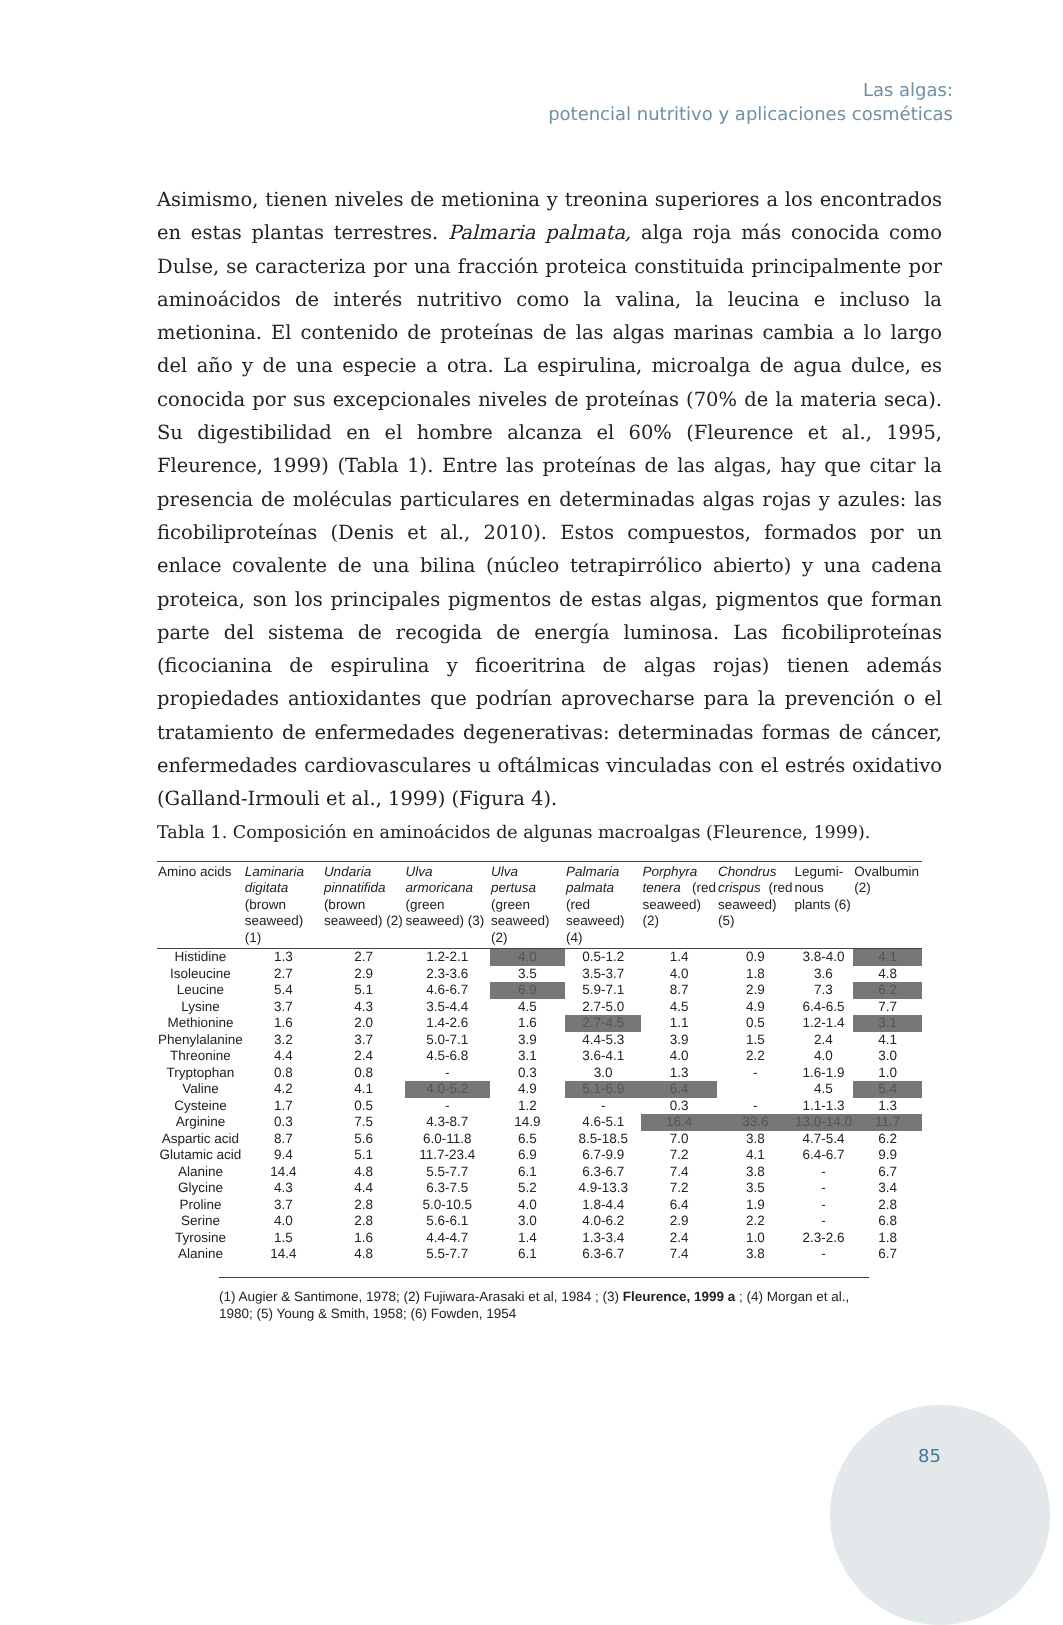Las algas:
potencial nutritivo y aplicaciones cosméticas
Asimismo, tienen niveles de metionina y treonina superiores a los encontrados en estas plantas terrestres. Palmaria palmata, alga roja más conocida como Dulse, se caracteriza por una fracción proteica constituida principalmente por aminoácidos de interés nutritivo como la valina, la leucina e incluso la metionina. El contenido de proteínas de las algas marinas cambia a lo largo del año y de una especie a otra. La espirulina, microalga de agua dulce, es conocida por sus excepcionales niveles de proteínas (70% de la materia seca). Su digestibilidad en el hombre alcanza el 60% (Fleurence et al., 1995, Fleurence, 1999) (Tabla 1). Entre las proteínas de las algas, hay que citar la presencia de moléculas particulares en determinadas algas rojas y azules: las ficobiliproteínas (Denis et al., 2010). Estos compuestos, formados por un enlace covalente de una bilina (núcleo tetrapirrólico abierto) y una cadena proteica, son los principales pigmentos de estas algas, pigmentos que forman parte del sistema de recogida de energía luminosa. Las ficobiliproteínas (ficocianina de espirulina y ficoeritrina de algas rojas) tienen además propiedades antioxidantes que podrían aprovecharse para la prevención o el tratamiento de enfermedades degenerativas: determinadas formas de cáncer, enfermedades cardiovasculares u oftálmicas vinculadas con el estrés oxidativo (Galland-Irmouli et al., 1999) (Figura 4).
Tabla 1. Composición en aminoácidos de algunas macroalgas (Fleurence, 1999).
| Amino acids | Laminaria digitata (brown seaweed) (1) | Undaria pinnatifida (brown seaweed) (2) | Ulva armoricana (green seaweed) (3) | Ulva pertusa (green seaweed) (2) | Palmaria palmata (red seaweed) (4) | Porphyra tenera (red seaweed) (2) | Chondrus crispus (red seaweed) (5) | Legumi-nous plants (6) | Ovalbumin (2) |
| --- | --- | --- | --- | --- | --- | --- | --- | --- | --- |
| Histidine | 1.3 | 2.7 | 1.2-2.1 | 4.0 | 0.5-1.2 | 1.4 | 0.9 | 3.8-4.0 | 4.1 |
| Isoleucine | 2.7 | 2.9 | 2.3-3.6 | 3.5 | 3.5-3.7 | 4.0 | 1.8 | 3.6 | 4.8 |
| Leucine | 5.4 | 5.1 | 4.6-6.7 | 6.9 | 5.9-7.1 | 8.7 | 2.9 | 7.3 | 6.2 |
| Lysine | 3.7 | 4.3 | 3.5-4.4 | 4.5 | 2.7-5.0 | 4.5 | 4.9 | 6.4-6.5 | 7.7 |
| Methionine | 1.6 | 2.0 | 1.4-2.6 | 1.6 | 2.7-4.5 | 1.1 | 0.5 | 1.2-1.4 | 3.1 |
| Phenylalanine | 3.2 | 3.7 | 5.0-7.1 | 3.9 | 4.4-5.3 | 3.9 | 1.5 | 2.4 | 4.1 |
| Threonine | 4.4 | 2.4 | 4.5-6.8 | 3.1 | 3.6-4.1 | 4.0 | 2.2 | 4.0 | 3.0 |
| Tryptophan | 0.8 | 0.8 | - | 0.3 | 3.0 | 1.3 | - | 1.6-1.9 | 1.0 |
| Valine | 4.2 | 4.1 | 4.0-5.2 | 4.9 | 5.1-6.9 | 6.4 | | 4.5 | 5.4 |
| Cysteine | 1.7 | 0.5 | - | 1.2 | - | 0.3 | - | 1.1-1.3 | 1.3 |
| Arginine | 0.3 | 7.5 | 4.3-8.7 | 14.9 | 4.6-5.1 | 16.4 | 33.6 | 13.0-14.0 | 11.7 |
| Aspartic acid | 8.7 | 5.6 | 6.0-11.8 | 6.5 | 8.5-18.5 | 7.0 | 3.8 | 4.7-5.4 | 6.2 |
| Glutamic acid | 9.4 | 5.1 | 11.7-23.4 | 6.9 | 6.7-9.9 | 7.2 | 4.1 | 6.4-6.7 | 9.9 |
| Alanine | 14.4 | 4.8 | 5.5-7.7 | 6.1 | 6.3-6.7 | 7.4 | 3.8 | - | 6.7 |
| Glycine | 4.3 | 4.4 | 6.3-7.5 | 5.2 | 4.9-13.3 | 7.2 | 3.5 | - | 3.4 |
| Proline | 3.7 | 2.8 | 5.0-10.5 | 4.0 | 1.8-4.4 | 6.4 | 1.9 | - | 2.8 |
| Serine | 4.0 | 2.8 | 5.6-6.1 | 3.0 | 4.0-6.2 | 2.9 | 2.2 | - | 6.8 |
| Tyrosine | 1.5 | 1.6 | 4.4-4.7 | 1.4 | 1.3-3.4 | 2.4 | 1.0 | 2.3-2.6 | 1.8 |
| Alanine | 14.4 | 4.8 | 5.5-7.7 | 6.1 | 6.3-6.7 | 7.4 | 3.8 | - | 6.7 |
(1) Augier & Santimone, 1978; (2) Fujiwara-Arasaki et al, 1984 ; (3) Fleurence, 1999 a ; (4) Morgan et al., 1980; (5) Young & Smith, 1958; (6) Fowden, 1954
85